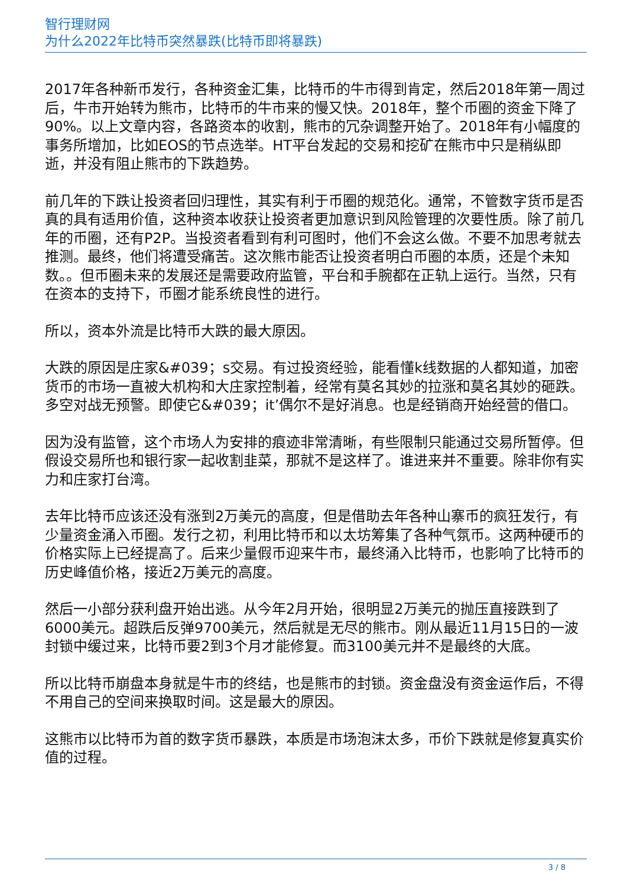智行理财网
为什么2022年比特币突然暴跌(比特币即将暴跌)
2017年各种新币发行，各种资金汇集，比特币的牛市得到肯定，然后2018年第一周过后，牛市开始转为熊市，比特币的牛市来的慢又快。2018年，整个币圈的资金下降了90%。以上文章内容，各路资本的收割，熊市的冗杂调整开始了。2018年有小幅度的事务所增加，比如EOS的节点选举。HT平台发起的交易和挖矿在熊市中只是稍纵即逝，并没有阻止熊市的下跌趋势。
前几年的下跌让投资者回归理性，其实有利于币圈的规范化。通常，不管数字货币是否真的具有适用价值，这种资本收获让投资者更加意识到风险管理的次要性质。除了前几年的币圈，还有P2P。当投资者看到有利可图时，他们不会这么做。不要不加思考就去推测。最终，他们将遭受痛苦。这次熊市能否让投资者明白币圈的本质，还是个未知数。。但币圈未来的发展还是需要政府监管，平台和手腕都在正轨上运行。当然，只有在资本的支持下，币圈才能系统良性的进行。
所以，资本外流是比特币大跌的最大原因。
大跌的原因是庄家&#039；s交易。有过投资经验，能看懂k线数据的人都知道，加密货币的市场一直被大机构和大庄家控制着，经常有莫名其妙的拉涨和莫名其妙的砸跌。多空对战无预警。即使它&#039；it’偶尔不是好消息。也是经销商开始经营的借口。
因为没有监管，这个市场人为安排的痕迹非常清晰，有些限制只能通过交易所暂停。但假设交易所也和银行家一起收割韭菜，那就不是这样了。谁进来并不重要。除非你有实力和庄家打台湾。
去年比特币应该还没有涨到2万美元的高度，但是借助去年各种山寨币的疯狂发行，有少量资金涌入币圈。发行之初，利用比特币和以太坊筹集了各种气氛币。这两种硬币的价格实际上已经提高了。后来少量假币迎来牛市，最终涌入比特币，也影响了比特币的历史峰值价格，接近2万美元的高度。
然后一小部分获利盘开始出逃。从今年2月开始，很明显2万美元的抛压直接跌到了6000美元。超跌后反弹9700美元，然后就是无尽的熊市。刚从最近11月15日的一波封锁中缓过来，比特币要2到3个月才能修复。而3100美元并不是最终的大底。
所以比特币崩盘本身就是牛市的终结，也是熊市的封锁。资金盘没有资金运作后，不得不用自己的空间来换取时间。这是最大的原因。
这熊市以比特币为首的数字货币暴跌，本质是市场泡沫太多，币价下跌就是修复真实价值的过程。
3 / 8